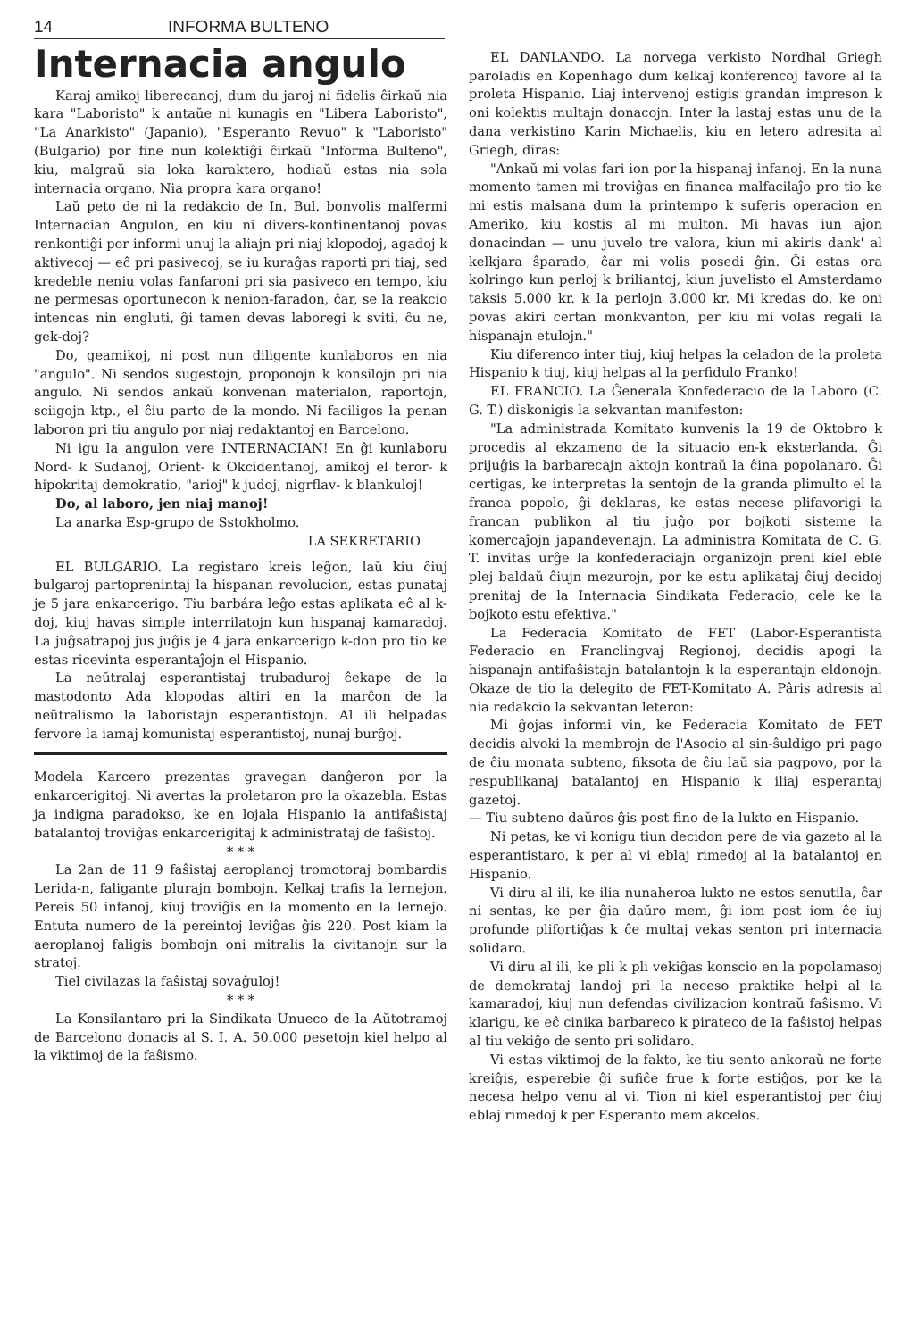14 INFORMA BULTENO
Internacia angulo
Karaj amikoj liberecanoj, dum du jaroj ni fidelis ĉirkaŭ nia kara "Laboristo" k antaŭe ni kunagis en "Libera Laboristo", "La Anarkisto" (Japanio), "Esperanto Revuo" k "Laboristo" (Bulgario) por fine nun kolektiĝi ĉirkaŭ "Informa Bulteno", kiu, malgraŭ sia loka karaktero, hodiaŭ estas nia sola internacia organo. Nia propra kara organo!
Laŭ peto de ni la redakcio de In. Bul. bonvolis malfermi Internacian Angulon, en kiu ni divers-kontinentanoj povas renkontiĝi por informi unuj la aliajn pri niaj klopodoj, agadoj k aktivecoj — eĉ pri pasivecoj, se iu kuraĝas raporti pri tiaj, sed kredeble neniu volas fanfaroni pri sia pasiveco en tempo, kiu ne permesas oportunecon k nenion-faradon, ĉar, se la reakcio intencas nin engluti, ĝi tamen devas laboregi k sviti, ĉu ne, gek-doj?
Do, geamikoj, ni post nun diligente kunlaboros en nia "angulo". Ni sendos sugestojn, proponojn k konsilojn pri nia angulo. Ni sendos ankaŭ konvenan materialon, raportojn, sciigojn ktp., el ĉiu parto de la mondo. Ni faciligos la penan laboron pri tiu angulo por niaj redaktantoj en Barcelono.
Ni igu la angulon vere INTERNACIAN! En ĝi kunlaboru Nord- k Sudanoj, Orient- k Okcidentanoj, amikoj el teror- k hipokritaj demokratio, "arioj" k judoj, nigrflav- k blankuloj!
Do, al laboro, jen niaj manoj!
La anarka Esp-grupo de Sstokholmo.
LA SEKRETARIO
EL BULGARIO. La registaro kreis leĝon, laŭ kiu ĉiuj bulgaroj partoprenintaj la hispanan revolucion, estas punataj je 5 jara enkarcerigo. Tiu barbára leĝo estas aplikata eĉ al k-doj, kiuj havas simple interrilatojn kun hispanaj kamaradoj. La juĝsatrapoj jus juĝis je 4 jara enkarcerigo k-don pro tio ke estas ricevinta esperantaĵojn el Hispanio.
La neŭtralaj esperantistaj trubaduroj ĉekape de la mastodonto Ada klopodas altiri en la marĉon de la neŭtralismo la laboristajn esperantistojn. Al ili helpadas fervore la iamaj komunistaj esperantistoj, nunaj burĝoj.
Modela Karcero prezentas gravegan danĝeron por la enkarcerigitoj. Ni avertas la proletaron pro la okazebla. Estas ja indigna paradokso, ke en lojala Hispanio la antifaŝistaj batalantoj troviĝas enkarcerigitaj k administrataj de faŝistoj.
* * *
La 2an de 11 9 faŝistaj aeroplanoj tromotoraj bombardis Lerida-n, faligante plurajn bombojn. Kelkaj trafis la lernejon. Pereis 50 infanoj, kiuj troviĝis en la momento en la lernejo. Entuta numero de la pereintoj leviĝas ĝis 220. Post kiam la aeroplanoj faligis bombojn oni mitralis la civitanojn sur la stratoj.
Tiel civilazas la faŝistaj sovaĝuloj!
* * *
La Konsilantaro pri la Sindikata Unueco de la Aŭtotramoj de Barcelono donacis al S. I. A. 50.000 pesetojn kiel helpo al la viktimoj de la faŝismo.
EL DANLANDO. La norvega verkisto Nordhal Griegh paroladis en Kopenhago dum kelkaj konferencoj favore al la proleta Hispanio. Liaj intervenoj estigis grandan impreson k oni kolektis multajn donacojn. Inter la lastaj estas unu de la dana verkistino Karin Michaelis, kiu en letero adresita al Griegh, diras:
"Ankaŭ mi volas fari ion por la hispanaj infanoj. En la nuna momento tamen mi troviĝas en financa malfacilaĵo pro tio ke mi estis malsana dum la printempo k suferis operacion en Ameriko, kiu kostis al mi multon. Mi havas iun aĵon donacindan — unu juvelo tre valora, kiun mi akiris dank' al kelkjara ŝparado, ĉar mi volis posedi ĝin. Ĝi estas ora kolringo kun perloj k briliantoj, kiun juvelisto el Amsterdamo taksis 5.000 kr. k la perlojn 3.000 kr. Mi kredas do, ke oni povas akiri certan monkvanton, per kiu mi volas regali la hispanajn etulojn."
Kiu diferenco inter tiuj, kiuj helpas la celadon de la proleta Hispanio k tiuj, kiuj helpas al la perfidulo Franko!
EL FRANCIO. La Ĝenerala Konfederacio de la Laboro (C. G. T.) diskonigis la sekvantan manifeston:
"La administrada Komitato kunvenis la 19 de Oktobro k procedis al ekzameno de la situacio en-k eksterlanda. Ĝi prijuĝis la barbarecajn aktojn kontraŭ la ĉina popolanaro. Ĝi certigas, ke interpretas la sentojn de la granda plimulto el la franca popolo, ĝi deklaras, ke estas necese plifavorigi la francan publikon al tiu juĝo por bojkoti sisteme la komercaĵojn japandevenajn. La administra Komitata de C. G. T. invitas urĝe la konfederaciajn organizojn preni kiel eble plej baldaŭ ĉiujn mezurojn, por ke estu aplikataj ĉiuj decidoj prenitaj de la Internacia Sindikata Federacio, cele ke la bojkoto estu efektiva."
La Federacia Komitato de FET (Labor-Esperantista Federacio en Franclingvaj Regionoj, decidis apogi la hispanajn antifaŝistajn batalantojn k la esperantajn eldonojn. Okaze de tio la delegito de FET-Komitato A. Pâris adresis al nia redakcio la sekvantan leteron:
Mi ĝojas informi vin, ke Federacia Komitato de FET decidis alvoki la membrojn de l'Asocio al sin-ŝuldigo pri pago de ĉiu monata subteno, fiksota de ĉiu laŭ sia pagpovo, por la respublikanaj batalantoj en Hispanio k iliaj esperantaj gazetoj.
— Tiu subteno daŭros ĝis post fino de la lukto en Hispanio.
Ni petas, ke vi konigu tiun decidon pere de via gazeto al la esperantistaro, k per al vi eblaj rimedoj al la batalantoj en Hispanio.
Vi diru al ili, ke ilia nunaheroa lukto ne estos senutila, ĉar ni sentas, ke per ĝia daŭro mem, ĝi iom post iom ĉe iuj profunde plifortiĝas k ĉe multaj vekas senton pri internacia solidaro.
Vi diru al ili, ke pli k pli vekiĝas konscio en la popolamasoj de demokrataj landoj pri la neceso praktike helpi al la kamaradoj, kiuj nun defendas civilizacion kontraŭ faŝismo. Vi klarigu, ke eĉ cinika barbareco k pirateco de la faŝistoj helpas al tiu vekiĝo de sento pri solidaro.
Vi estas viktimoj de la fakto, ke tiu sento ankoraŭ ne forte kreiĝis, esperebie ĝi sufiĉe frue k forte estiĝos, por ke la necesa helpo venu al vi. Tion ni kiel esperantistoj per ĉiuj eblaj rimedoj k per Esperanto mem akcelos.